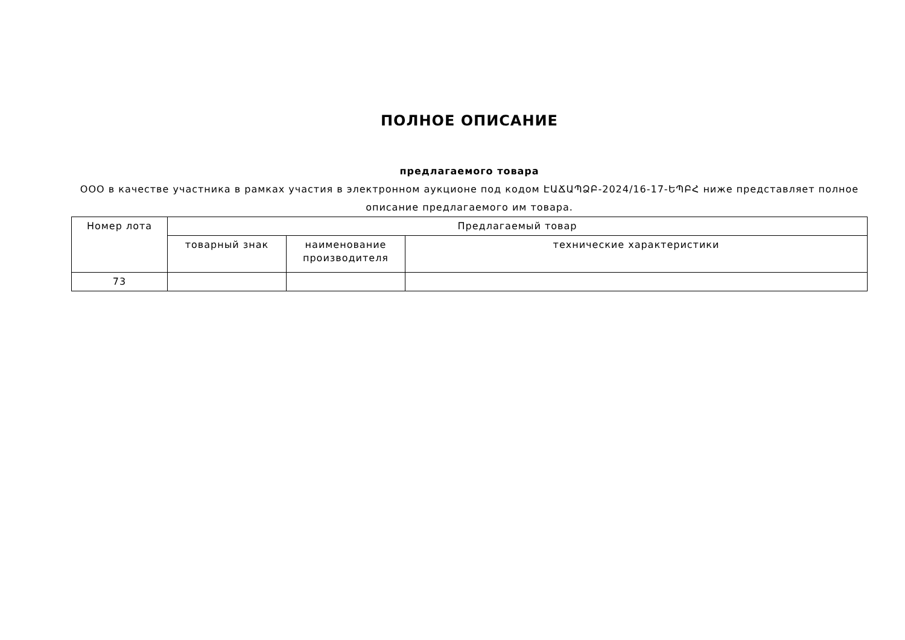ПОЛНОЕ ОПИСАНИЕ
предлагаемого товара
ООО в качестве участника в рамках участия в электронном аукционе под кодом ԷԱՃԱՊՁԲ-2024/16-17-ԵՊԲՀ ниже представляет полное описание предлагаемого им товара.
| Номер лота | Предлагаемый товар | | |
| --- | --- | --- | --- |
| | товарный знак | наименование производителя | технические характеристики |
| 73 | | | |